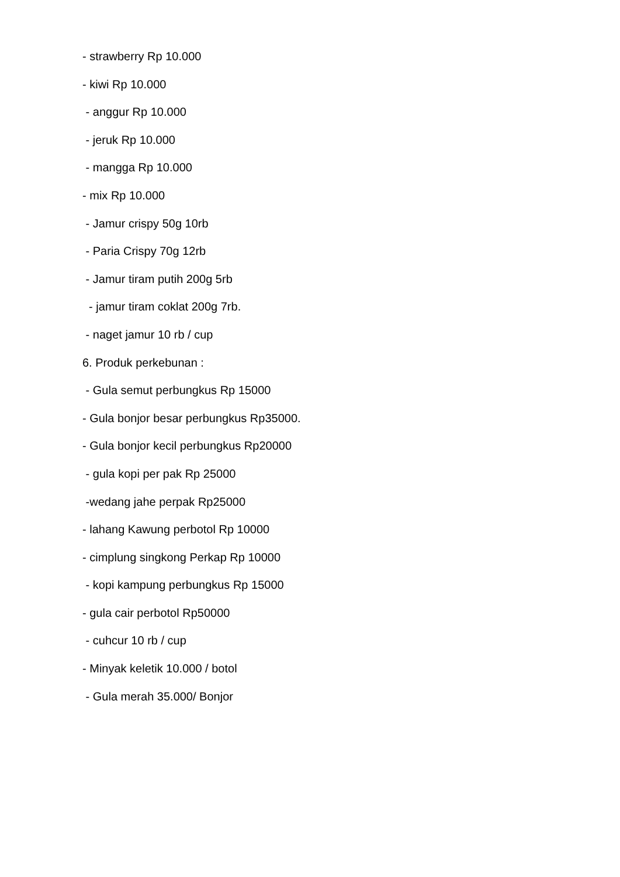- strawberry Rp 10.000
- kiwi Rp 10.000
- anggur Rp 10.000
- jeruk Rp 10.000
- mangga Rp 10.000
- mix Rp 10.000
- Jamur crispy 50g 10rb
- Paria Crispy 70g 12rb
- Jamur tiram putih 200g 5rb
- jamur tiram coklat 200g 7rb.
- naget jamur 10 rb / cup
6. Produk perkebunan :
- Gula semut perbungkus Rp 15000
- Gula bonjor besar perbungkus Rp35000.
- Gula bonjor kecil perbungkus Rp20000
- gula kopi per pak Rp 25000
-wedang jahe perpak Rp25000
- lahang Kawung perbotol Rp 10000
- cimplung singkong Perkap Rp 10000
- kopi kampung perbungkus Rp 15000
- gula cair perbotol Rp50000
- cuhcur 10 rb / cup
- Minyak keletik 10.000 / botol
- Gula merah 35.000/ Bonjor